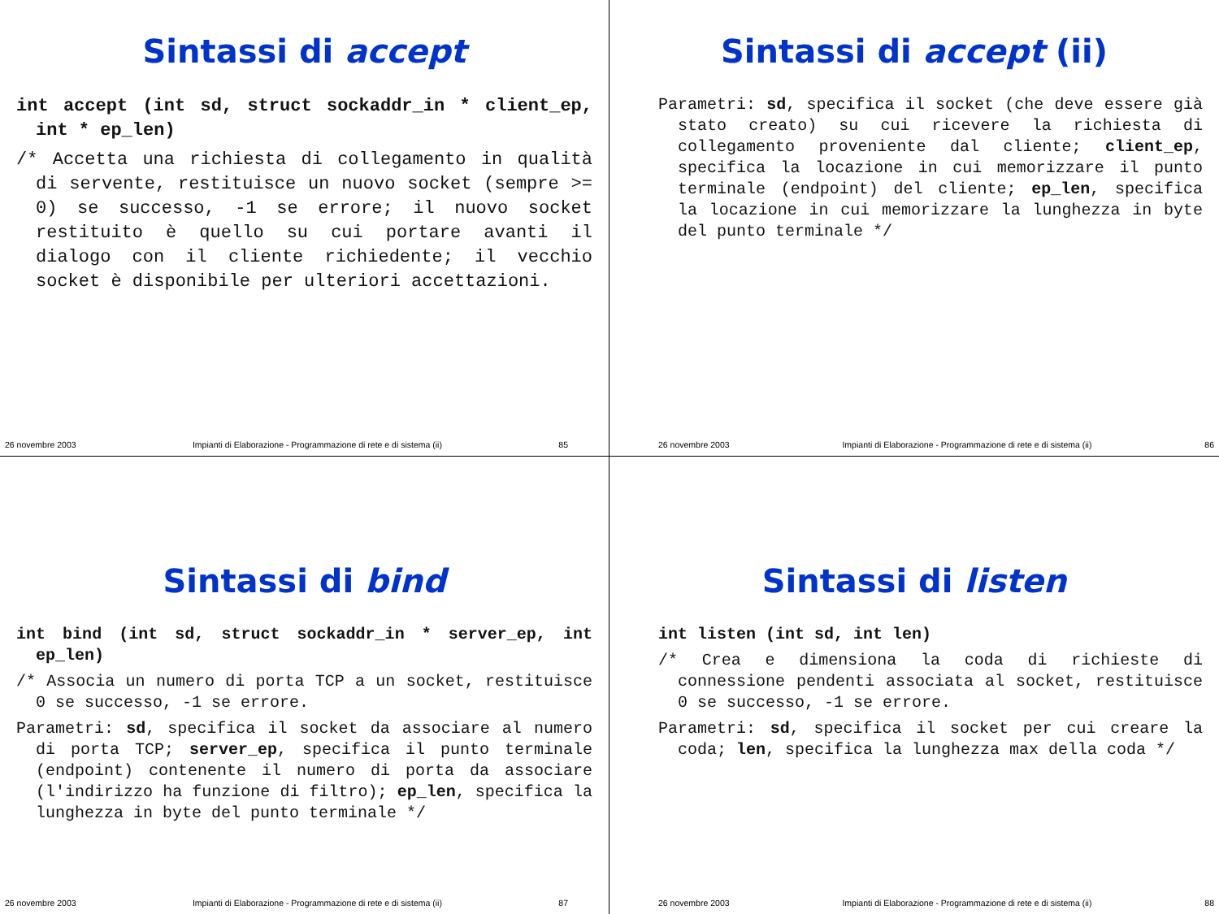Sintassi di accept
int accept (int sd, struct sockaddr_in * client_ep, int * ep_len)
/* Accetta una richiesta di collegamento in qualità di servente, restituisce un nuovo socket (sempre >= 0) se successo, -1 se errore; il nuovo socket restituito è quello su cui portare avanti il dialogo con il cliente richiedente; il vecchio socket è disponibile per ulteriori accettazioni.
26 novembre 2003 Impianti di Elaborazione - Programmazione di rete e di sistema (ii) 85
Sintassi di accept (ii)
Parametri: sd, specifica il socket (che deve essere già stato creato) su cui ricevere la richiesta di collegamento proveniente dal cliente; client_ep, specifica la locazione in cui memorizzare il punto terminale (endpoint) del cliente; ep_len, specifica la locazione in cui memorizzare la lunghezza in byte del punto terminale */
26 novembre 2003 Impianti di Elaborazione - Programmazione di rete e di sistema (ii) 86
Sintassi di bind
int bind (int sd, struct sockaddr_in * server_ep, int ep_len)
/* Associa un numero di porta TCP a un socket, restituisce 0 se successo, -1 se errore.
Parametri: sd, specifica il socket da associare al numero di porta TCP; server_ep, specifica il punto terminale (endpoint) contenente il numero di porta da associare (l'indirizzo ha funzione di filtro); ep_len, specifica la lunghezza in byte del punto terminale */
26 novembre 2003 Impianti di Elaborazione - Programmazione di rete e di sistema (ii) 87
Sintassi di listen
int listen (int sd, int len)
/* Crea e dimensiona la coda di richieste di connessione pendenti associata al socket, restituisce 0 se successo, -1 se errore.
Parametri: sd, specifica il socket per cui creare la coda; len, specifica la lunghezza max della coda */
26 novembre 2003 Impianti di Elaborazione - Programmazione di rete e di sistema (ii) 88